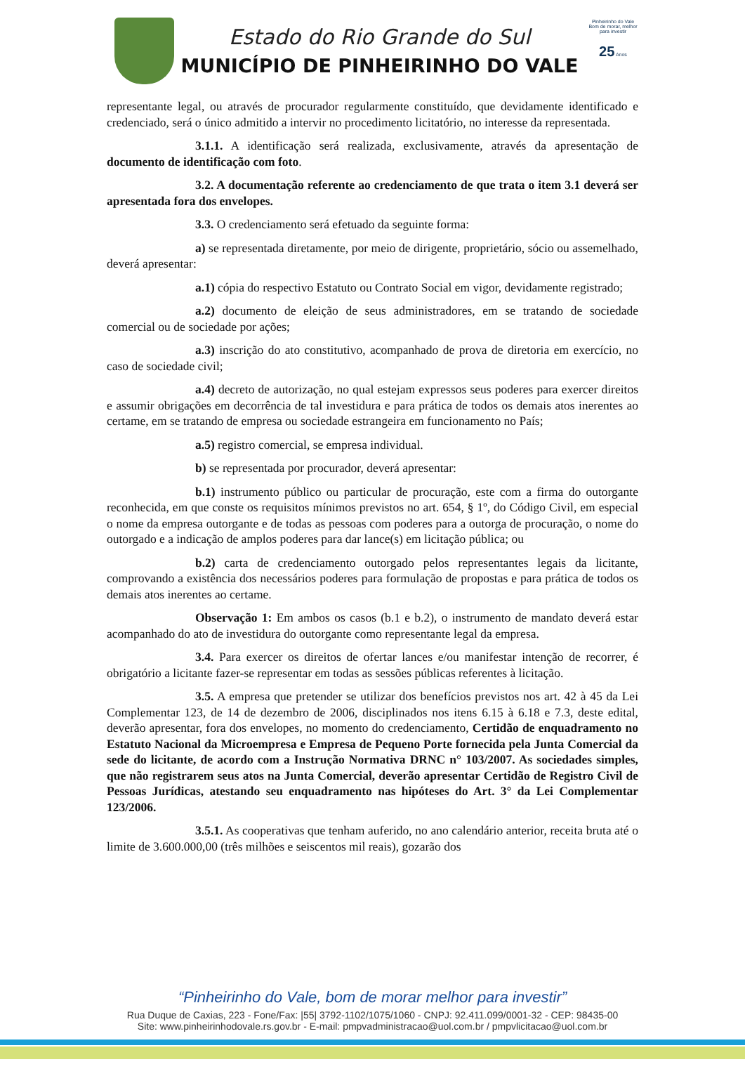Estado do Rio Grande do Sul
MUNICÍPIO DE PINHEIRINHO DO VALE
Pinheirinho do Vale
Bom de morar, melhor para investir
25 Anos
representante legal, ou através de procurador regularmente constituído, que devidamente identificado e credenciado, será o único admitido a intervir no procedimento licitatório, no interesse da representada.
3.1.1. A identificação será realizada, exclusivamente, através da apresentação de documento de identificação com foto.
3.2. A documentação referente ao credenciamento de que trata o item 3.1 deverá ser apresentada fora dos envelopes.
3.3. O credenciamento será efetuado da seguinte forma:
a) se representada diretamente, por meio de dirigente, proprietário, sócio ou assemelhado, deverá apresentar:
a.1) cópia do respectivo Estatuto ou Contrato Social em vigor, devidamente registrado;
a.2) documento de eleição de seus administradores, em se tratando de sociedade comercial ou de sociedade por ações;
a.3) inscrição do ato constitutivo, acompanhado de prova de diretoria em exercício, no caso de sociedade civil;
a.4) decreto de autorização, no qual estejam expressos seus poderes para exercer direitos e assumir obrigações em decorrência de tal investidura e para prática de todos os demais atos inerentes ao certame, em se tratando de empresa ou sociedade estrangeira em funcionamento no País;
a.5) registro comercial, se empresa individual.
b) se representada por procurador, deverá apresentar:
b.1) instrumento público ou particular de procuração, este com a firma do outorgante reconhecida, em que conste os requisitos mínimos previstos no art. 654, § 1º, do Código Civil, em especial o nome da empresa outorgante e de todas as pessoas com poderes para a outorga de procuração, o nome do outorgado e a indicação de amplos poderes para dar lance(s) em licitação pública; ou
b.2) carta de credenciamento outorgado pelos representantes legais da licitante, comprovando a existência dos necessários poderes para formulação de propostas e para prática de todos os demais atos inerentes ao certame.
Observação 1: Em ambos os casos (b.1 e b.2), o instrumento de mandato deverá estar acompanhado do ato de investidura do outorgante como representante legal da empresa.
3.4. Para exercer os direitos de ofertar lances e/ou manifestar intenção de recorrer, é obrigatório a licitante fazer-se representar em todas as sessões públicas referentes à licitação.
3.5. A empresa que pretender se utilizar dos benefícios previstos nos art. 42 à 45 da Lei Complementar 123, de 14 de dezembro de 2006, disciplinados nos itens 6.15 à 6.18 e 7.3, deste edital, deverão apresentar, fora dos envelopes, no momento do credenciamento, Certidão de enquadramento no Estatuto Nacional da Microempresa e Empresa de Pequeno Porte fornecida pela Junta Comercial da sede do licitante, de acordo com a Instrução Normativa DRNC n° 103/2007. As sociedades simples, que não registrarem seus atos na Junta Comercial, deverão apresentar Certidão de Registro Civil de Pessoas Jurídicas, atestando seu enquadramento nas hipóteses do Art. 3° da Lei Complementar 123/2006.
3.5.1. As cooperativas que tenham auferido, no ano calendário anterior, receita bruta até o limite de 3.600.000,00 (três milhões e seiscentos mil reais), gozarão dos
“Pinheirinho do Vale, bom de morar melhor para investir”
Rua Duque de Caxias, 223 - Fone/Fax: |55| 3792-1102/1075/1060 - CNPJ: 92.411.099/0001-32 - CEP: 98435-00
Site: www.pinheirinhodovale.rs.gov.br - E-mail: pmpvadministracao@uol.com.br / pmpvlicitacao@uol.com.br